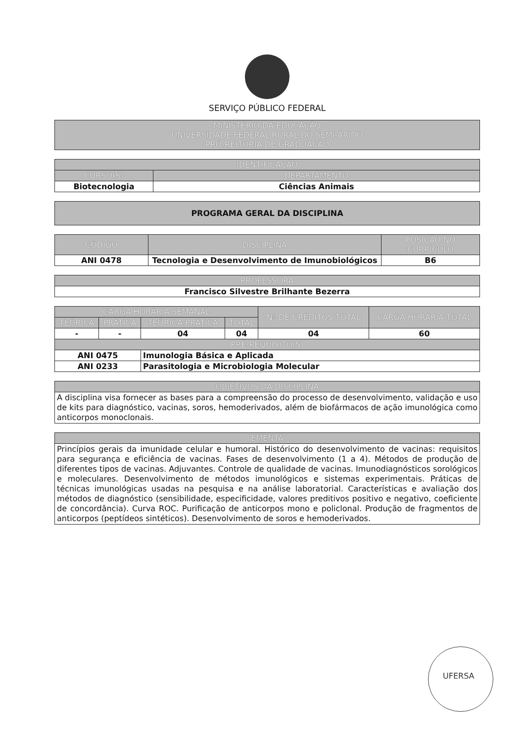SERVIÇO PÚBLICO FEDERAL
| MINISTÉRIO DA EDUCAÇÃO UNIVERSIDADE FEDERAL RURAL DO SEMI-ÁRIDO PRÓ-REITORIA DE GRADUAÇÃO |
| --- |
| IDENTIFICAÇÃO | |
| --- | --- |
| CURSO(S) | DEPARTAMENTO |
| Biotecnologia | Ciências Animais |
| PROGRAMA GERAL DA DISCIPLINA |
| --- |
| CÓDIGO | DISCIPLINA | POSIÇÃO NO CURRÍCULO |
| --- | --- | --- |
| ANI 0478 | Tecnologia e Desenvolvimento de Imunobiológicos | B6 |
| PROFESSORA |
| --- |
| Francisco Silvestre Brilhante Bezerra |
| CARGA HORÁRIA SEMANAL | | | | Nº DE CRÉDITOS TOTAL | CARGA HORÁRIA TOTAL |
| --- | --- | --- | --- | --- | --- |
| TEÓRICA | PRÁTICA | TEÓRICA-PRÁTICA | TOTAL | | |
| - | - | 04 | 04 | 04 | 60 |
| PRÉ-REQUISITO(S) | | | | | |
| ANI 0475 | | Imunologia Básica e Aplicada | | | |
| ANI 0233 | | Parasitologia e Microbiologia Molecular | | | |
| OBJETIVOS DA DISCIPLINA |
| --- |
| A disciplina visa fornecer as bases para a compreensão do processo de desenvolvimento, validação e uso de kits para diagnóstico, vacinas, soros, hemoderivados, além de biofármacos de ação imunológica como anticorpos monoclonais. |
| EMENTA |
| --- |
| Princípios gerais da imunidade celular e humoral. Histórico do desenvolvimento de vacinas: requisitos para segurança e eficiência de vacinas. Fases de desenvolvimento (1 a 4). Métodos de produção de diferentes tipos de vacinas. Adjuvantes. Controle de qualidade de vacinas. Imunodiagnósticos sorológicos e moleculares. Desenvolvimento de métodos imunológicos e sistemas experimentais. Práticas de técnicas imunológicas usadas na pesquisa e na análise laboratorial. Características e avaliação dos métodos de diagnóstico (sensibilidade, especificidade, valores preditivos positivo e negativo, coeficiente de concordância). Curva ROC. Purificação de anticorpos mono e policlonal. Produção de fragmentos de anticorpos (peptídeos sintéticos). Desenvolvimento de soros e hemoderivados. |
UFERSA